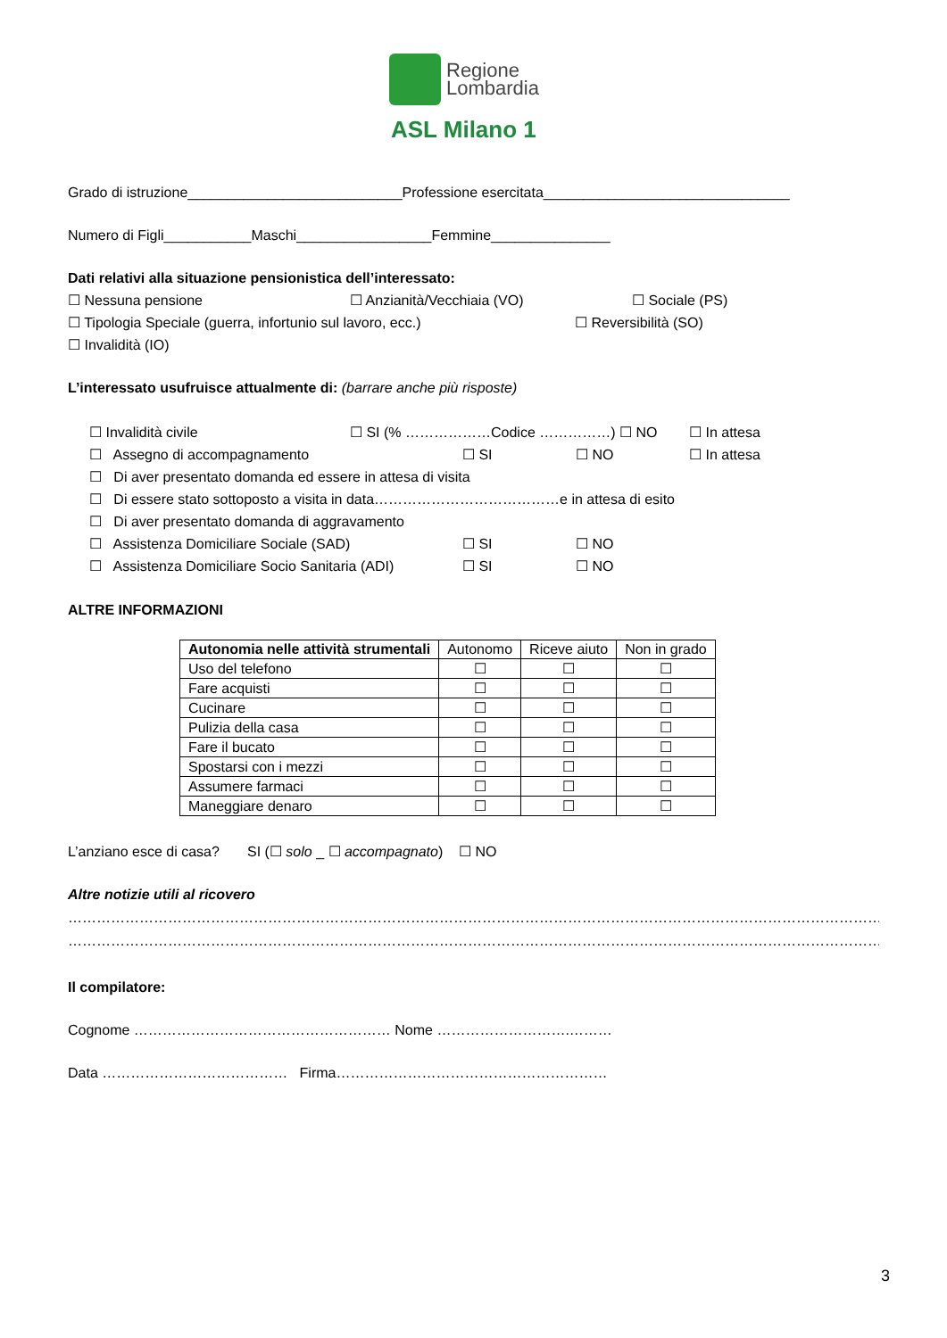Regione
Lombardia
ASL Milano 1
Grado di istruzione___________________________Professione esercitata_______________________________
Numero di Figli___________Maschi_________________Femmine_______________
Dati relativi alla situazione pensionistica dell’interessato:
☐ Nessuna pensione ☐ Anzianità/Vecchiaia (VO) ☐ Sociale (PS)
☐ Tipologia Speciale (guerra, infortunio sul lavoro, ecc.) ☐ Reversibilità (SO)
☐ Invalidità (IO)
L’interessato usufruisce attualmente di: (barrare anche più risposte)
☐ Invalidità civile ☐ SI (% ………………Codice ……………) ☐ NO ☐ In attesa
☐ Assegno di accompagnamento ☐ SI ☐ NO ☐ In attesa
☐ Di aver presentato domanda ed essere in attesa di visita
☐ Di essere stato sottoposto a visita in data…………………………………e in attesa di esito
☐ Di aver presentato domanda di aggravamento
☐ Assistenza Domiciliare Sociale (SAD) ☐ SI ☐ NO
☐ Assistenza Domiciliare Socio Sanitaria (ADI) ☐ SI ☐ NO
ALTRE INFORMAZIONI
| Autonomia nelle attività strumentali | Autonomo | Riceve aiuto | Non in grado |
| --- | --- | --- | --- |
| Uso del telefono | ☐ | ☐ | ☐ |
| Fare acquisti | ☐ | ☐ | ☐ |
| Cucinare | ☐ | ☐ | ☐ |
| Pulizia della casa | ☐ | ☐ | ☐ |
| Fare il bucato | ☐ | ☐ | ☐ |
| Spostarsi con i mezzi | ☐ | ☐ | ☐ |
| Assumere farmaci | ☐ | ☐ | ☐ |
| Maneggiare denaro | ☐ | ☐ | ☐ |
L’anziano esce di casa? SI (☐ solo _ ☐ accompagnato) ☐ NO
Altre notizie utili al ricovero
……………………………………………………………………………………………………………………………………………………………
……………………………………………………………………………………………………………………………………………………………
Il compilatore:
Cognome ……………………………………………… Nome ……………………….………
Data ………………………………… Firma…………………………………………………
3